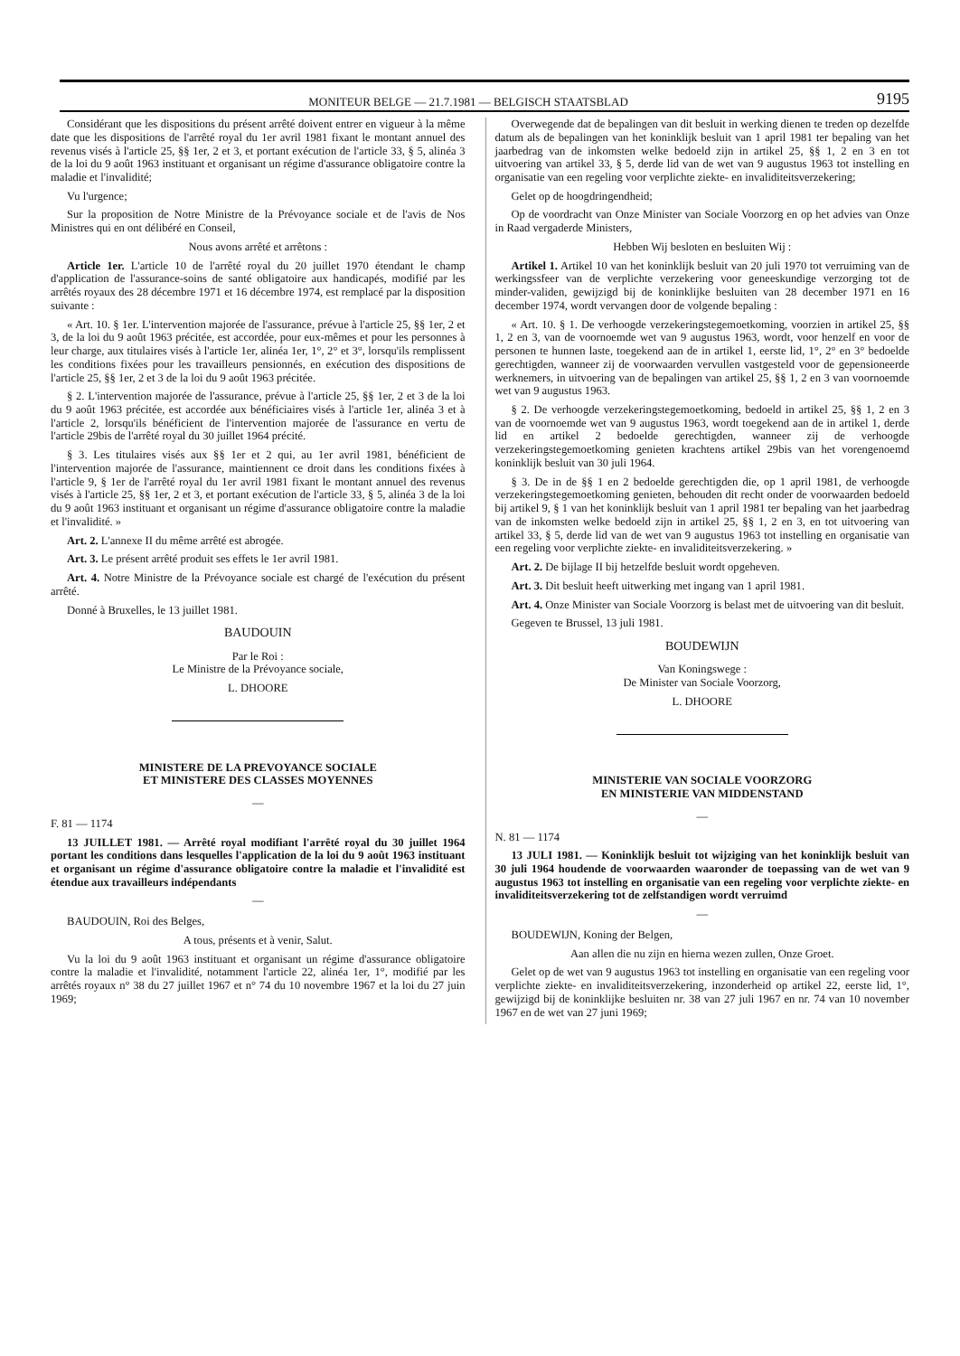MONITEUR BELGE — 21.7.1981 — BELGISCH STAATSBLAD 9195
Considérant que les dispositions du présent arrêté doivent entrer en vigueur à la même date que les dispositions de l'arrêté royal du 1er avril 1981 fixant le montant annuel des revenus visés à l'article 25, §§ 1er, 2 et 3, et portant exécution de l'article 33, § 5, alinéa 3 de la loi du 9 août 1963 instituant et organisant un régime d'assurance obligatoire contre la maladie et l'invalidité;
Vu l'urgence;
Sur la proposition de Notre Ministre de la Prévoyance sociale et de l'avis de Nos Ministres qui en ont délibéré en Conseil,
Nous avons arrêté et arrêtons :
Article 1er. L'article 10 de l'arrêté royal du 20 juillet 1970 étendant le champ d'application de l'assurance-soins de santé obligatoire aux handicapés, modifié par les arrêtés royaux des 28 décembre 1971 et 16 décembre 1974, est remplacé par la disposition suivante :
« Art. 10. § 1er. L'intervention majorée de l'assurance, prévue à l'article 25, §§ 1er, 2 et 3, de la loi du 9 août 1963 précitée, est accordée, pour eux-mêmes et pour les personnes à leur charge, aux titulaires visés à l'article 1er, alinéa 1er, 1°, 2° et 3°, lorsqu'ils remplissent les conditions fixées pour les travailleurs pensionnés, en exécution des dispositions de l'article 25, §§ 1er, 2 et 3 de la loi du 9 août 1963 précitée.
§ 2. L'intervention majorée de l'assurance, prévue à l'article 25, §§ 1er, 2 et 3 de la loi du 9 août 1963 précitée, est accordée aux bénéficiaires visés à l'article 1er, alinéa 3 et à l'article 2, lorsqu'ils bénéficient de l'intervention majorée de l'assurance en vertu de l'article 29bis de l'arrêté royal du 30 juillet 1964 précité.
§ 3. Les titulaires visés aux §§ 1er et 2 qui, au 1er avril 1981, bénéficient de l'intervention majorée de l'assurance, maintiennent ce droit dans les conditions fixées à l'article 9, § 1er de l'arrêté royal du 1er avril 1981 fixant le montant annuel des revenus visés à l'article 25, §§ 1er, 2 et 3, et portant exécution de l'article 33, § 5, alinéa 3 de la loi du 9 août 1963 instituant et organisant un régime d'assurance obligatoire contre la maladie et l'invalidité. »
Art. 2. L'annexe II du même arrêté est abrogée.
Art. 3. Le présent arrêté produit ses effets le 1er avril 1981.
Art. 4. Notre Ministre de la Prévoyance sociale est chargé de l'exécution du présent arrêté.
Donné à Bruxelles, le 13 juillet 1981.
BAUDOUIN
Par le Roi :
Le Ministre de la Prévoyance sociale,
L. DHOORE
MINISTERE DE LA PREVOYANCE SOCIALE
ET MINISTERE DES CLASSES MOYENNES
—
F. 81 — 1174
13 JUILLET 1981. — Arrêté royal modifiant l'arrêté royal du 30 juillet 1964 portant les conditions dans lesquelles l'application de la loi du 9 août 1963 instituant et organisant un régime d'assurance obligatoire contre la maladie et l'invalidité est étendue aux travailleurs indépendants
—
BAUDOUIN, Roi des Belges,
A tous, présents et à venir, Salut.
Vu la loi du 9 août 1963 instituant et organisant un régime d'assurance obligatoire contre la maladie et l'invalidité, notamment l'article 22, alinéa 1er, 1°, modifié par les arrêtés royaux n° 38 du 27 juillet 1967 et n° 74 du 10 novembre 1967 et la loi du 27 juin 1969;
Overwegende dat de bepalingen van dit besluit in werking dienen te treden op dezelfde datum als de bepalingen van het koninklijk besluit van 1 april 1981 ter bepaling van het jaarbedrag van de inkomsten welke bedoeld zijn in artikel 25, §§ 1, 2 en 3 en tot uitvoering van artikel 33, § 5, derde lid van de wet van 9 augustus 1963 tot instelling en organisatie van een regeling voor verplichte ziekte- en invaliditeitsverzekering;
Gelet op de hoogdringendheid;
Op de voordracht van Onze Minister van Sociale Voorzorg en op het advies van Onze in Raad vergaderde Ministers,
Hebben Wij besloten en besluiten Wij :
Artikel 1. Artikel 10 van het koninklijk besluit van 20 juli 1970 tot verruiming van de werkingssfeer van de verplichte verzekering voor geneeskundige verzorging tot de minder-validen, gewijzigd bij de koninklijke besluiten van 28 december 1971 en 16 december 1974, wordt vervangen door de volgende bepaling :
« Art. 10. § 1. De verhoogde verzekeringstegemoetkoming, voorzien in artikel 25, §§ 1, 2 en 3, van de voornoemde wet van 9 augustus 1963, wordt, voor henzelf en voor de personen te hunnen laste, toegekend aan de in artikel 1, eerste lid, 1°, 2° en 3° bedoelde gerechtigden, wanneer zij de voorwaarden vervullen vastgesteld voor de gepensioneerde werknemers, in uitvoering van de bepalingen van artikel 25, §§ 1, 2 en 3 van voornoemde wet van 9 augustus 1963.
§ 2. De verhoogde verzekeringstegemoetkoming, bedoeld in artikel 25, §§ 1, 2 en 3 van de voornoemde wet van 9 augustus 1963, wordt toegekend aan de in artikel 1, derde lid en artikel 2 bedoelde gerechtigden, wanneer zij de verhoogde verzekeringstegemoetkoming genieten krachtens artikel 29bis van het vorengenoemd koninklijk besluit van 30 juli 1964.
§ 3. De in de §§ 1 en 2 bedoelde gerechtigden die, op 1 april 1981, de verhoogde verzekeringstegemoetkoming genieten, behouden dit recht onder de voorwaarden bedoeld bij artikel 9, § 1 van het koninklijk besluit van 1 april 1981 ter bepaling van het jaarbedrag van de inkomsten welke bedoeld zijn in artikel 25, §§ 1, 2 en 3, en tot uitvoering van artikel 33, § 5, derde lid van de wet van 9 augustus 1963 tot instelling en organisatie van een regeling voor verplichte ziekte- en invaliditeitsverzekering. »
Art. 2. De bijlage II bij hetzelfde besluit wordt opgeheven.
Art. 3. Dit besluit heeft uitwerking met ingang van 1 april 1981.
Art. 4. Onze Minister van Sociale Voorzorg is belast met de uitvoering van dit besluit.
Gegeven te Brussel, 13 juli 1981.
BOUDEWIJN
Van Koningswege :
De Minister van Sociale Voorzorg,
L. DHOORE
MINISTERIE VAN SOCIALE VOORZORG
EN MINISTERIE VAN MIDDENSTAND
—
N. 81 — 1174
13 JULI 1981. — Koninklijk besluit tot wijziging van het koninklijk besluit van 30 juli 1964 houdende de voorwaarden waaronder de toepassing van de wet van 9 augustus 1963 tot instelling en organisatie van een regeling voor verplichte ziekte- en invaliditeitsverzekering tot de zelfstandigen wordt verruimd
—
BOUDEWIJN, Koning der Belgen,
Aan allen die nu zijn en hierna wezen zullen, Onze Groet.
Gelet op de wet van 9 augustus 1963 tot instelling en organisatie van een regeling voor verplichte ziekte- en invaliditeitsverzekering, inzonderheid op artikel 22, eerste lid, 1°, gewijzigd bij de koninklijke besluiten nr. 38 van 27 juli 1967 en nr. 74 van 10 november 1967 en de wet van 27 juni 1969;